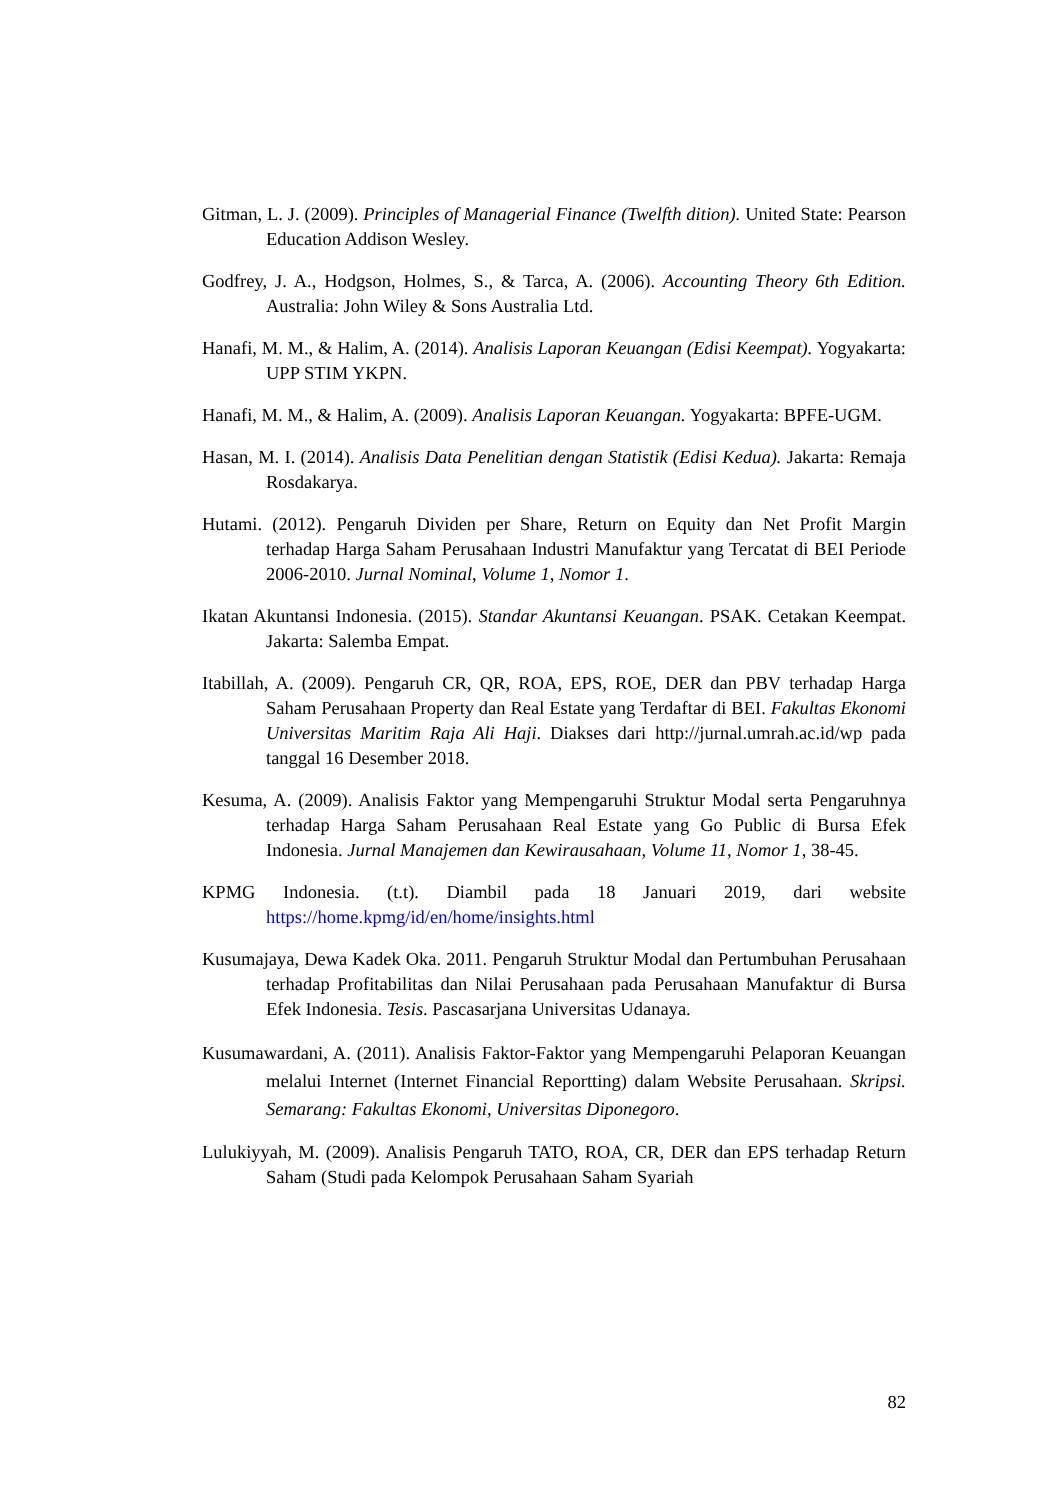Gitman, L. J. (2009). Principles of Managerial Finance (Twelfth dition). United State: Pearson Education Addison Wesley.
Godfrey, J. A., Hodgson, Holmes, S., & Tarca, A. (2006). Accounting Theory 6th Edition. Australia: John Wiley & Sons Australia Ltd.
Hanafi, M. M., & Halim, A. (2014). Analisis Laporan Keuangan (Edisi Keempat). Yogyakarta: UPP STIM YKPN.
Hanafi, M. M., & Halim, A. (2009). Analisis Laporan Keuangan. Yogyakarta: BPFE-UGM.
Hasan, M. I. (2014). Analisis Data Penelitian dengan Statistik (Edisi Kedua). Jakarta: Remaja Rosdakarya.
Hutami. (2012). Pengaruh Dividen per Share, Return on Equity dan Net Profit Margin terhadap Harga Saham Perusahaan Industri Manufaktur yang Tercatat di BEI Periode 2006-2010. Jurnal Nominal, Volume 1, Nomor 1.
Ikatan Akuntansi Indonesia. (2015). Standar Akuntansi Keuangan. PSAK. Cetakan Keempat. Jakarta: Salemba Empat.
Itabillah, A. (2009). Pengaruh CR, QR, ROA, EPS, ROE, DER dan PBV terhadap Harga Saham Perusahaan Property dan Real Estate yang Terdaftar di BEI. Fakultas Ekonomi Universitas Maritim Raja Ali Haji. Diakses dari http://jurnal.umrah.ac.id/wp pada tanggal 16 Desember 2018.
Kesuma, A. (2009). Analisis Faktor yang Mempengaruhi Struktur Modal serta Pengaruhnya terhadap Harga Saham Perusahaan Real Estate yang Go Public di Bursa Efek Indonesia. Jurnal Manajemen dan Kewirausahaan, Volume 11, Nomor 1, 38-45.
KPMG Indonesia. (t.t). Diambil pada 18 Januari 2019, dari website https://home.kpmg/id/en/home/insights.html
Kusumajaya, Dewa Kadek Oka. 2011. Pengaruh Struktur Modal dan Pertumbuhan Perusahaan terhadap Profitabilitas dan Nilai Perusahaan pada Perusahaan Manufaktur di Bursa Efek Indonesia. Tesis. Pascasarjana Universitas Udanaya.
Kusumawardani, A. (2011). Analisis Faktor-Faktor yang Mempengaruhi Pelaporan Keuangan melalui Internet (Internet Financial Reportting) dalam Website Perusahaan. Skripsi. Semarang: Fakultas Ekonomi, Universitas Diponegoro.
Lulukiyyah, M. (2009). Analisis Pengaruh TATO, ROA, CR, DER dan EPS terhadap Return Saham (Studi pada Kelompok Perusahaan Saham Syariah
82